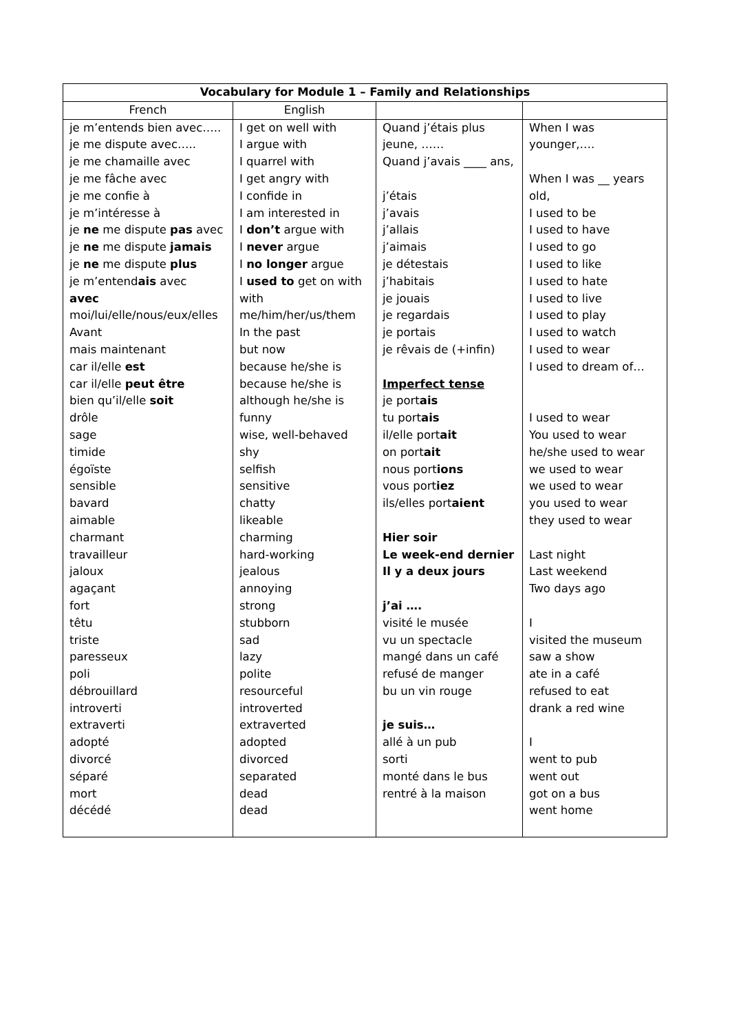| Vocabulary for Module 1 – Family and Relationships | | | |
| --- | --- | --- | --- |
| French | English | | |
| je m’entends bien avec….. je me dispute avec….. je me chamaille avec je me fâche avec je me confie à je m’intéresse à je ne me dispute pas avec je ne me dispute jamais je ne me dispute plus je m’entend ais avec avec moi/lui/elle/nous/eux/elles Avant mais maintenant car il/elle est car il/elle peut être bien qu’il/elle soit drôle sage timide égoïste sensible bavard aimable charmant travailleur jaloux agaçant fort têtu triste paresseux poli débrouillard introverti extraverti adopté divorcé séparé mort décédé | I get on well with I argue with I quarrel with I get angry with I confide in I am interested in I don’t argue with I never argue I no longer argue I used to get on with with me/him/her/us/them In the past but now because he/she is because he/she is although he/she is funny wise, well-behaved shy selfish sensitive chatty likeable charming hard-working jealous annoying strong stubborn sad lazy polite resourceful introverted extraverted adopted divorced separated dead dead | Quand j’étais plus jeune, …… Quand j’avais ____ ans, j’étais j’avais j’allais j’aimais je détestais j’habitais je jouais je regardais je portais je rêvais de (+infin) Imperfect tense je port ais tu port ais il/elle port ait on port ait nous port ions vous port iez ils/elles port aient Hier soir Le week-end dernier Il y a deux jours j’ai …. visité le musée vu un spectacle mangé dans un café refusé de manger bu un vin rouge je suis… allé à un pub sorti monté dans le bus rentré à la maison | When I was younger,…. When I was __ years old, I used to be I used to have I used to go I used to like I used to hate I used to live I used to play I used to watch I used to wear I used to dream of… I used to wear You used to wear he/she used to wear we used to wear we used to wear you used to wear they used to wear Last night Last weekend Two days ago I visited the museum saw a show ate in a café refused to eat drank a red wine I went to pub went out got on a bus went home |